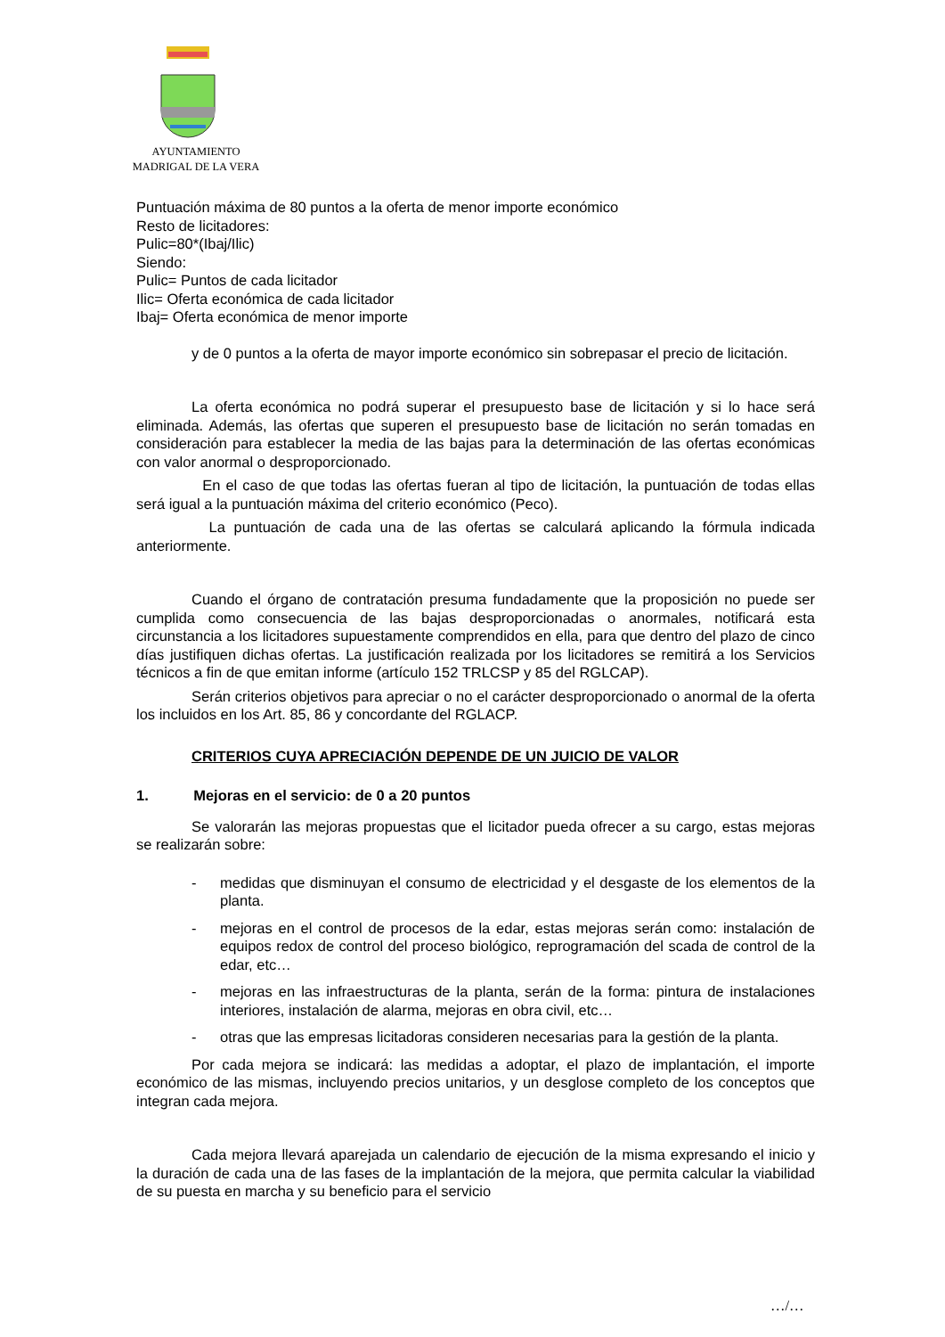AYUNTAMIENTO
MADRIGAL DE LA VERA
Puntuación máxima de 80 puntos a la oferta de menor importe económico
Resto de licitadores:
Pulic=80*(Ibaj/Ilic)
Siendo:
Pulic= Puntos de cada licitador
Ilic= Oferta económica de cada licitador
Ibaj= Oferta económica de menor importe
y de 0 puntos a la oferta de mayor importe económico sin sobrepasar el precio de licitación.
La oferta económica no podrá superar el presupuesto base de licitación y si lo hace será eliminada. Además, las ofertas que superen el presupuesto base de licitación no serán tomadas en consideración para establecer la media de las bajas para la determinación de las ofertas económicas con valor anormal o desproporcionado.
En el caso de que todas las ofertas fueran al tipo de licitación, la puntuación de todas ellas será igual a la puntuación máxima del criterio económico (Peco).
La puntuación de cada una de las ofertas se calculará aplicando la fórmula indicada anteriormente.
Cuando el órgano de contratación presuma fundadamente que la proposición no puede ser cumplida como consecuencia de las bajas desproporcionadas o anormales, notificará esta circunstancia a los licitadores supuestamente comprendidos en ella, para que dentro del plazo de cinco días justifiquen dichas ofertas. La justificación realizada por los licitadores se remitirá a los Servicios técnicos a fin de que emitan informe (artículo 152 TRLCSP y 85 del RGLCAP).
Serán criterios objetivos para apreciar o no el carácter desproporcionado o anormal de la oferta los incluidos en los Art. 85, 86 y concordante del RGLACP.
CRITERIOS CUYA APRECIACIÓN DEPENDE DE UN JUICIO DE VALOR
1. Mejoras en el servicio: de 0 a 20 puntos
Se valorarán las mejoras propuestas que el licitador pueda ofrecer a su cargo, estas mejoras se realizarán sobre:
- medidas que disminuyan el consumo de electricidad y el desgaste de los elementos de la planta.
- mejoras en el control de procesos de la edar, estas mejoras serán como: instalación de equipos redox de control del proceso biológico, reprogramación del scada de control de la edar, etc…
- mejoras en las infraestructuras de la planta, serán de la forma: pintura de instalaciones interiores, instalación de alarma, mejoras en obra civil, etc…
- otras que las empresas licitadoras consideren necesarias para la gestión de la planta.
Por cada mejora se indicará: las medidas a adoptar, el plazo de implantación, el importe económico de las mismas, incluyendo precios unitarios, y un desglose completo de los conceptos que integran cada mejora.
Cada mejora llevará aparejada un calendario de ejecución de la misma expresando el inicio y la duración de cada una de las fases de la implantación de la mejora, que permita calcular la viabilidad de su puesta en marcha y su beneficio para el servicio
…/…